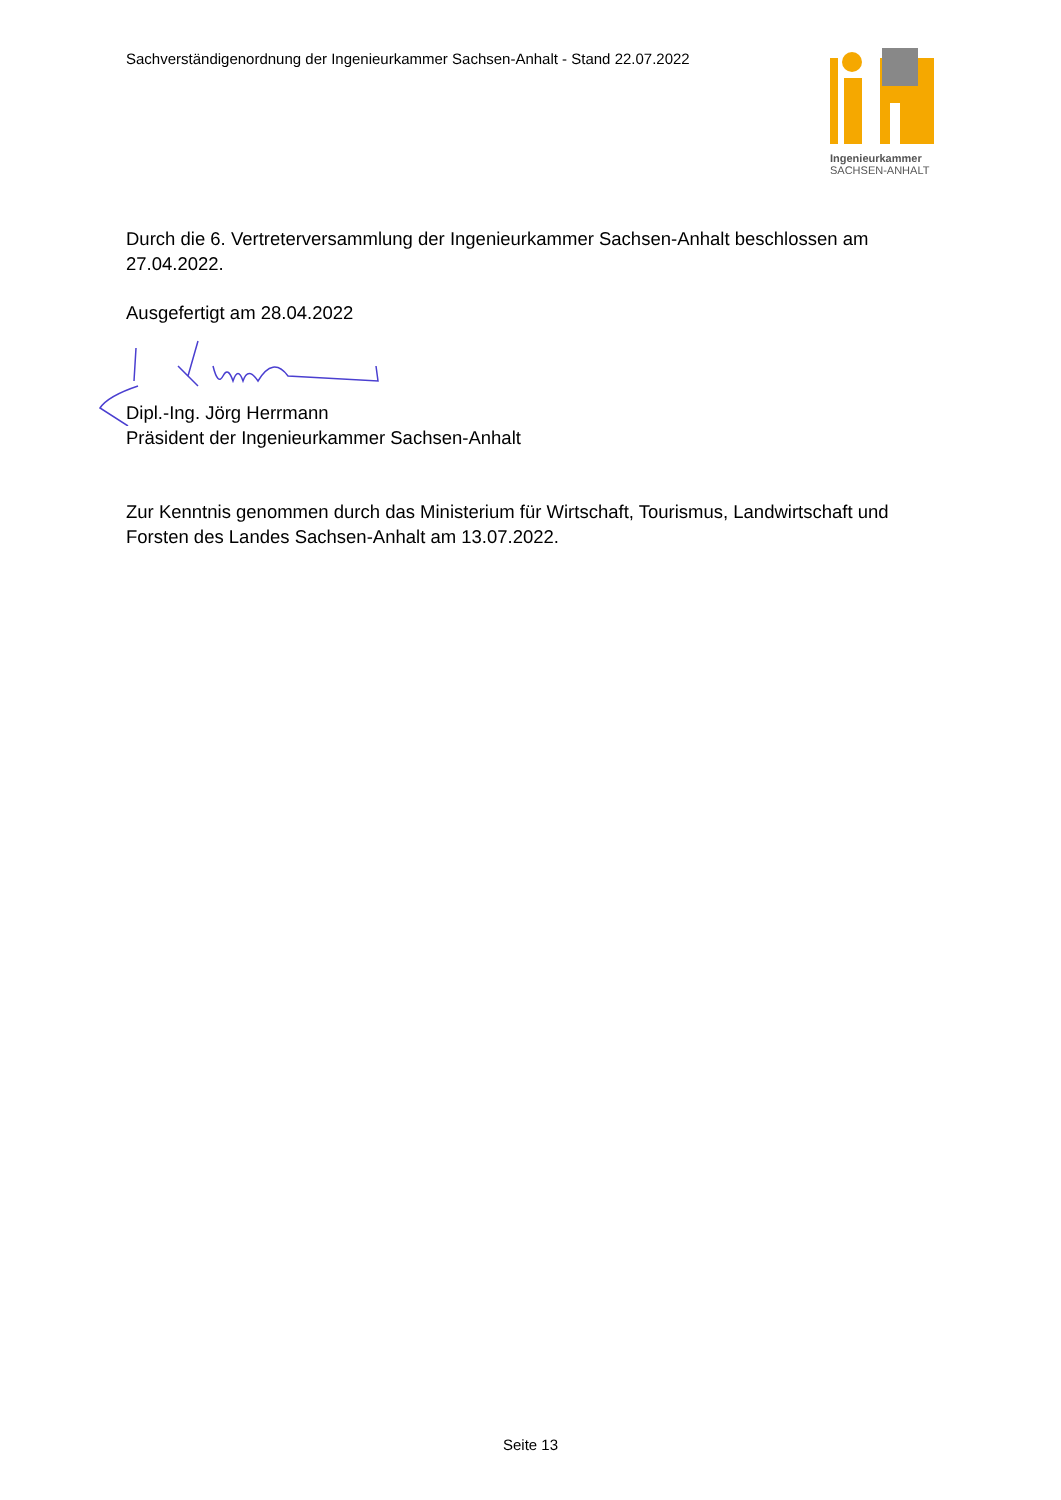Sachverständigenordnung der Ingenieurkammer Sachsen-Anhalt - Stand 22.07.2022
Ingenieurkammer
SACHSEN-ANHALT
Durch die 6. Vertreterversammlung der Ingenieurkammer Sachsen-Anhalt beschlossen am 27.04.2022.
Ausgefertigt am 28.04.2022
Dipl.-Ing. Jörg Herrmann
Präsident der Ingenieurkammer Sachsen-Anhalt
Zur Kenntnis genommen durch das Ministerium für Wirtschaft, Tourismus, Landwirtschaft und Forsten des Landes Sachsen-Anhalt am 13.07.2022.
Seite 13